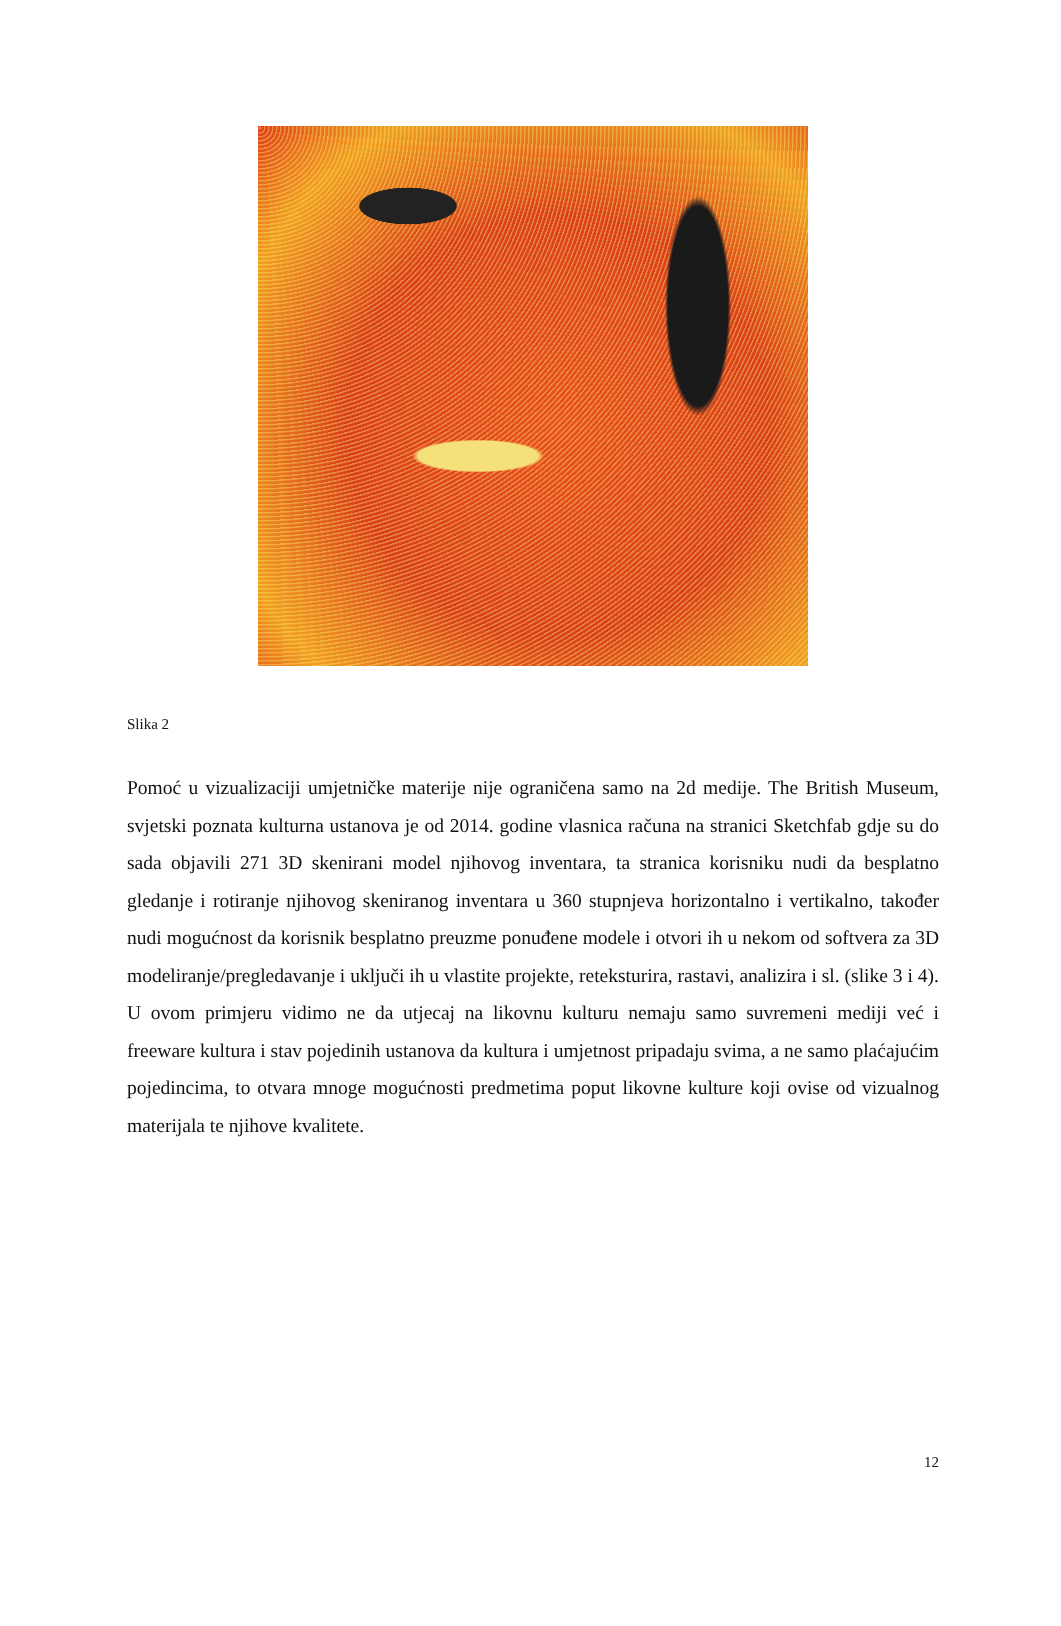Slika 2
Pomoć u vizualizaciji umjetničke materije nije ograničena samo na 2d medije. The British Museum, svjetski poznata kulturna ustanova je od 2014. godine vlasnica računa na stranici Sketchfab gdje su do sada objavili 271 3D skenirani model njihovog inventara, ta stranica korisniku nudi da besplatno gledanje i rotiranje njihovog skeniranog inventara u 360 stupnjeva horizontalno i vertikalno, također nudi mogućnost da korisnik besplatno preuzme ponuđene modele i otvori ih u nekom od softvera za 3D modeliranje/pregledavanje i uključi ih u vlastite projekte, reteksturira, rastavi, analizira i sl. (slike 3 i 4). U ovom primjeru vidimo ne da utjecaj na likovnu kulturu nemaju samo suvremeni mediji već i freeware kultura i stav pojedinih ustanova da kultura i umjetnost pripadaju svima, a ne samo plaćajućim pojedincima, to otvara mnoge mogućnosti predmetima poput likovne kulture koji ovise od vizualnog materijala te njihove kvalitete.
12